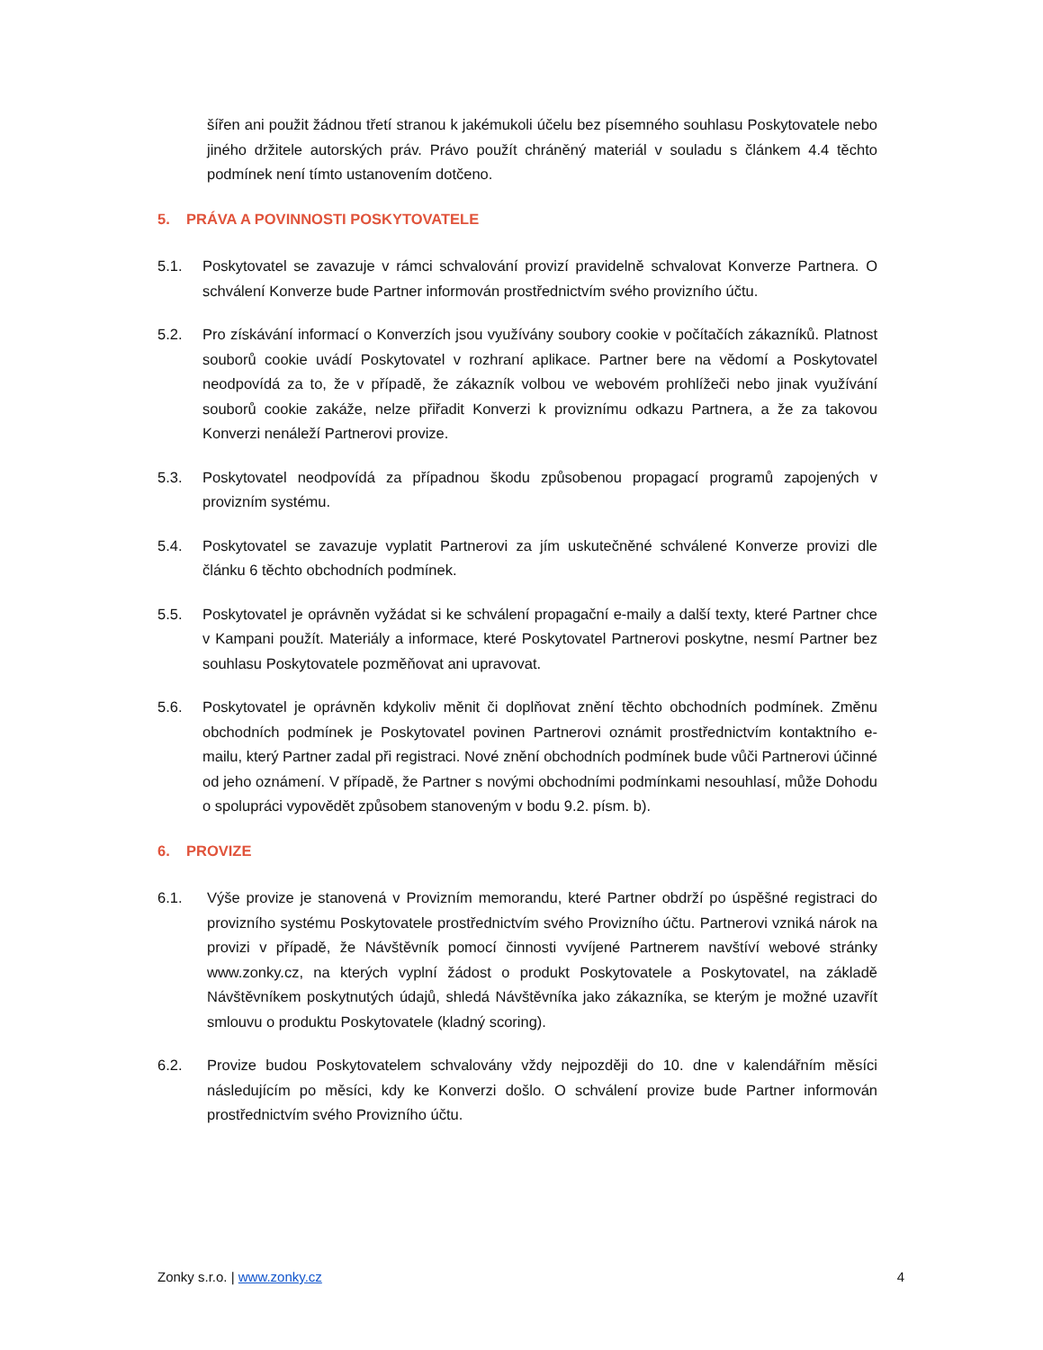šířen ani použit žádnou třetí stranou k jakémukoli účelu bez písemného souhlasu Poskytovatele nebo jiného držitele autorských práv. Právo použít chráněný materiál v souladu s článkem 4.4 těchto podmínek není tímto ustanovením dotčeno.
5. PRÁVA A POVINNOSTI POSKYTOVATELE
5.1. Poskytovatel se zavazuje v rámci schvalování provizí pravidelně schvalovat Konverze Partnera. O schválení Konverze bude Partner informován prostřednictvím svého provizního účtu.
5.2. Pro získávání informací o Konverzích jsou využívány soubory cookie v počítačích zákazníků. Platnost souborů cookie uvádí Poskytovatel v rozhraní aplikace. Partner bere na vědomí a Poskytovatel neodpovídá za to, že v případě, že zákazník volbou ve webovém prohlížeči nebo jinak využívání souborů cookie zakáže, nelze přiřadit Konverzi k proviznímu odkazu Partnera, a že za takovou Konverzi nenáleží Partnerovi provize.
5.3. Poskytovatel neodpovídá za případnou škodu způsobenou propagací programů zapojených v provizním systému.
5.4. Poskytovatel se zavazuje vyplatit Partnerovi za jím uskutečněné schválené Konverze provizi dle článku 6 těchto obchodních podmínek.
5.5. Poskytovatel je oprávněn vyžádat si ke schválení propagační e-maily a další texty, které Partner chce v Kampani použít. Materiály a informace, které Poskytovatel Partnerovi poskytne, nesmí Partner bez souhlasu Poskytovatele pozměňovat ani upravovat.
5.6. Poskytovatel je oprávněn kdykoliv měnit či doplňovat znění těchto obchodních podmínek. Změnu obchodních podmínek je Poskytovatel povinen Partnerovi oznámit prostřednictvím kontaktního e-mailu, který Partner zadal při registraci. Nové znění obchodních podmínek bude vůči Partnerovi účinné od jeho oznámení. V případě, že Partner s novými obchodními podmínkami nesouhlasí, může Dohodu o spolupráci vypovědět způsobem stanoveným v bodu 9.2. písm. b).
6. PROVIZE
6.1. Výše provize je stanovená v Provizním memorandu, které Partner obdrží po úspěšné registraci do provizního systému Poskytovatele prostřednictvím svého Provizního účtu. Partnerovi vzniká nárok na provizi v případě, že Návštěvník pomocí činnosti vyvíjené Partnerem navštíví webové stránky www.zonky.cz, na kterých vyplní žádost o produkt Poskytovatele a Poskytovatel, na základě Návštěvníkem poskytnutých údajů, shledá Návštěvníka jako zákazníka, se kterým je možné uzavřít smlouvu o produktu Poskytovatele (kladný scoring).
6.2. Provize budou Poskytovatelem schvalovány vždy nejpozději do 10. dne v kalendářním měsíci následujícím po měsíci, kdy ke Konverzi došlo. O schválení provize bude Partner informován prostřednictvím svého Provizního účtu.
Zonky s.r.o. | www.zonky.cz 4